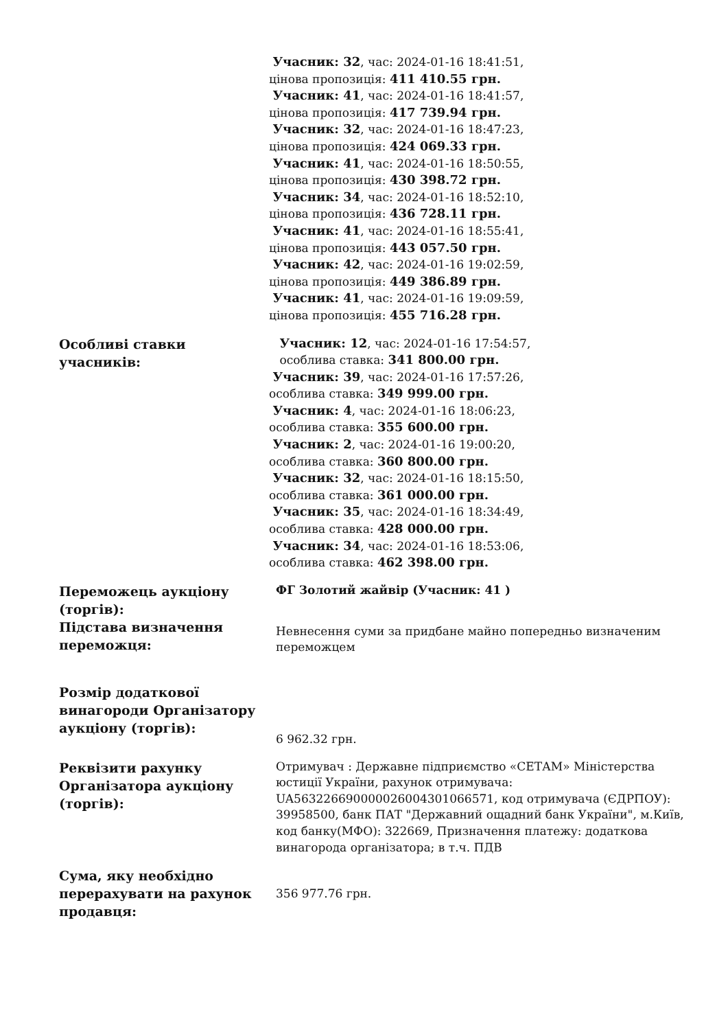| | Учасник: 32 , час: 2024-01-16 18:41:51, цінова пропозиція: 411 410.55 грн. Учасник: 41 , час: 2024-01-16 18:41:57, цінова пропозиція: 417 739.94 грн. Учасник: 32 , час: 2024-01-16 18:47:23, цінова пропозиція: 424 069.33 грн. Учасник: 41 , час: 2024-01-16 18:50:55, цінова пропозиція: 430 398.72 грн. Учасник: 34 , час: 2024-01-16 18:52:10, цінова пропозиція: 436 728.11 грн. Учасник: 41 , час: 2024-01-16 18:55:41, цінова пропозиція: 443 057.50 грн. Учасник: 42 , час: 2024-01-16 19:02:59, цінова пропозиція: 449 386.89 грн. Учасник: 41 , час: 2024-01-16 19:09:59, цінова пропозиція: 455 716.28 грн. |
| Особливі ставки учасників: | Учасник: 12 , час: 2024-01-16 17:54:57, особлива ставка: 341 800.00 грн. Учасник: 39 , час: 2024-01-16 17:57:26, особлива ставка: 349 999.00 грн. Учасник: 4 , час: 2024-01-16 18:06:23, особлива ставка: 355 600.00 грн. Учасник: 2 , час: 2024-01-16 19:00:20, особлива ставка: 360 800.00 грн. Учасник: 32 , час: 2024-01-16 18:15:50, особлива ставка: 361 000.00 грн. Учасник: 35 , час: 2024-01-16 18:34:49, особлива ставка: 428 000.00 грн. Учасник: 34 , час: 2024-01-16 18:53:06, особлива ставка: 462 398.00 грн. |
| Переможець аукціону (торгів): | ФГ Золотий жайвір (Учасник: 41 ) |
| Підстава визначення переможця: | Невнесення суми за придбане майно попередньо визначеним переможцем |
| Розмір додаткової винагороди Організатору аукціону (торгів): | 6 962.32 грн. |
| Реквізити рахунку Організатора аукціону (торгів): | Отримувач : Державне підприємство «СЕТАМ» Міністерства юстиції України, рахунок отримувача: UA563226690000026004301066571, код отримувача (ЄДРПОУ): 39958500, банк ПАТ "Державний ощадний банк України", м.Київ, код банку(МФО): 322669, Призначення платежу: додаткова винагорода організатора; в т.ч. ПДВ |
| Сума, яку необхідно перерахувати на рахунок продавця: | 356 977.76 грн. |